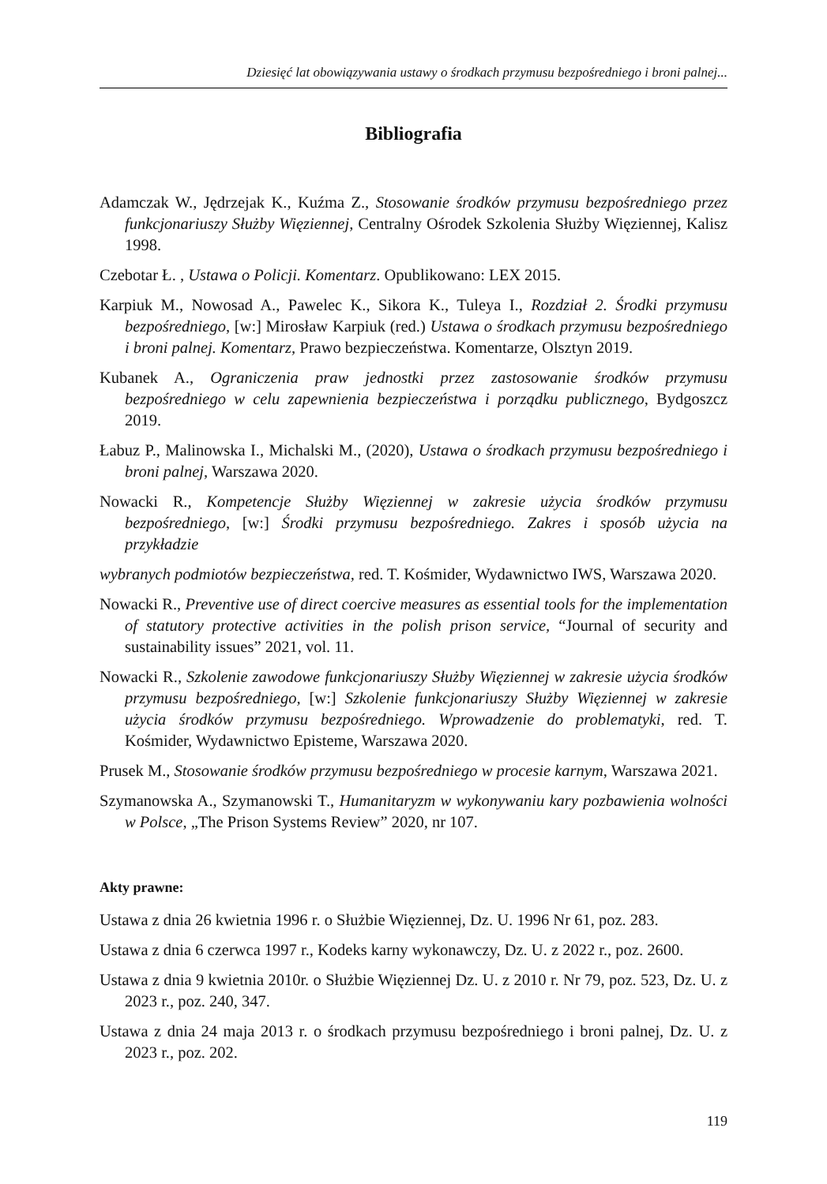Dziesięć lat obowiązywania ustawy o środkach przymusu bezpośredniego i broni palnej...
Bibliografia
Adamczak W., Jędrzejak K., Kuźma Z., Stosowanie środków przymusu bezpośredniego przez funkcjonariuszy Służby Więziennej, Centralny Ośrodek Szkolenia Służby Więziennej, Kalisz 1998.
Czebotar Ł. , Ustawa o Policji. Komentarz. Opublikowano: LEX 2015.
Karpiuk M., Nowosad A., Pawelec K., Sikora K., Tuleya I., Rozdział 2. Środki przymusu bezpośredniego, [w:] Mirosław Karpiuk (red.) Ustawa o środkach przymusu bezpośredniego i broni palnej. Komentarz, Prawo bezpieczeństwa. Komentarze, Olsztyn 2019.
Kubanek A., Ograniczenia praw jednostki przez zastosowanie środków przymusu bezpośredniego w celu zapewnienia bezpieczeństwa i porządku publicznego, Bydgoszcz 2019.
Łabuz P., Malinowska I., Michalski M., (2020), Ustawa o środkach przymusu bezpośredniego i broni palnej, Warszawa 2020.
Nowacki R., Kompetencje Służby Więziennej w zakresie użycia środków przymusu bezpośredniego, [w:] Środki przymusu bezpośredniego. Zakres i sposób użycia na przykładzie
wybranych podmiotów bezpieczeństwa, red. T. Kośmider, Wydawnictwo IWS, Warszawa 2020.
Nowacki R., Preventive use of direct coercive measures as essential tools for the implementation of statutory protective activities in the polish prison service, “Journal of security and sustainability issues” 2021, vol. 11.
Nowacki R., Szkolenie zawodowe funkcjonariuszy Służby Więziennej w zakresie użycia środków przymusu bezpośredniego, [w:] Szkolenie funkcjonariuszy Służby Więziennej w zakresie użycia środków przymusu bezpośredniego. Wprowadzenie do problematyki, red. T. Kośmider, Wydawnictwo Episteme, Warszawa 2020.
Prusek M., Stosowanie środków przymusu bezpośredniego w procesie karnym, Warszawa 2021.
Szymanowska A., Szymanowski T., Humanitaryzm w wykonywaniu kary pozbawienia wolności w Polsce, „The Prison Systems Review” 2020, nr 107.
Akty prawne:
Ustawa z dnia 26 kwietnia 1996 r. o Służbie Więziennej, Dz. U. 1996 Nr 61, poz. 283.
Ustawa z dnia 6 czerwca 1997 r., Kodeks karny wykonawczy, Dz. U. z 2022 r., poz. 2600.
Ustawa z dnia 9 kwietnia 2010r. o Służbie Więziennej Dz. U. z 2010 r. Nr 79, poz. 523, Dz. U. z 2023 r., poz. 240, 347.
Ustawa z dnia 24 maja 2013 r. o środkach przymusu bezpośredniego i broni palnej, Dz. U. z 2023 r., poz. 202.
119